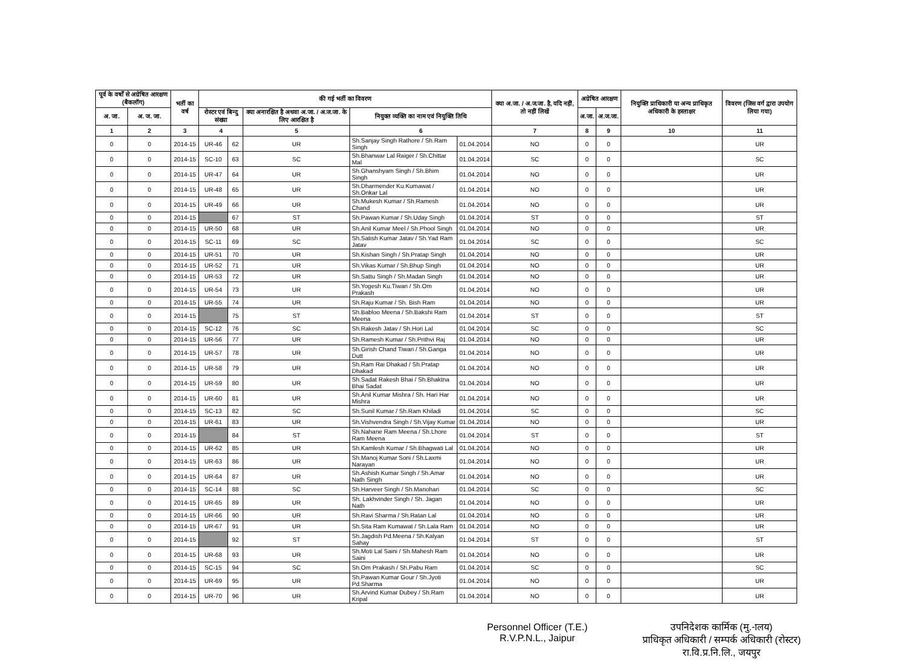| पूर्व के वर्षों से अग्रेषित आरक्षण (बैकलॉग) | | भर्ती का वर्ष | की गई भर्ती का विवरण | | | | | क्या अ.जा. / अ.ज.जा. है, यदि नहीं, तो नहीं लिखें | अग्रेषित आरक्षण | | नियुक्ति प्राधिकारी या अन्य प्राधिकृत अधिकारी के हस्ताक्षर | विवरण (जिस वर्ग द्वारा उपयोग लिया गया) |
| --- | --- | --- | --- | --- | --- | --- | --- | --- | --- | --- | --- | --- |
| अ. जा. | अ. ज. जा. | | रोस्टर एवं बिन्दु संख्या | | क्या अनारक्षित है अथवा अ.जा. / अ.ज.जा. के लिए आरक्षित है | नियुक्त व्यक्ति का नाम एवं नियुक्ति तिथि | | | अ.जा. | अ.ज.जा. | | |
| 1 | 2 | 3 | 4 | | 5 | 6 | | 7 | 8 | 9 | 10 | 11 |
| 0 | 0 | 2014-15 | UR-46 | 62 | UR | Sh.Sanjay Singh Rathore / Sh.Ram Singh | 01.04.2014 | NO | 0 | 0 | | UR |
| 0 | 0 | 2014-15 | SC-10 | 63 | SC | Sh.Bhanwar Lal Raiger / Sh.Chittar Mal | 01.04.2014 | SC | 0 | 0 | | SC |
| 0 | 0 | 2014-15 | UR-47 | 64 | UR | Sh.Ghanshyam Singh / Sh.Bhim Singh | 01.04.2014 | NO | 0 | 0 | | UR |
| 0 | 0 | 2014-15 | UR-48 | 65 | UR | Sh.Dharmender Ku.Kumawat / Sh.Onkar Lal | 01.04.2014 | NO | 0 | 0 | | UR |
| 0 | 0 | 2014-15 | UR-49 | 66 | UR | Sh.Mukesh Kumar / Sh.Ramesh Chand | 01.04.2014 | NO | 0 | 0 | | UR |
| 0 | 0 | 2014-15 | | 67 | ST | Sh.Pawan Kumar / Sh.Uday Singh | 01.04.2014 | ST | 0 | 0 | | ST |
| 0 | 0 | 2014-15 | UR-50 | 68 | UR | Sh.Anil Kumar Meel / Sh.Phool Singh | 01.04.2014 | NO | 0 | 0 | | UR |
| 0 | 0 | 2014-15 | SC-11 | 69 | SC | Sh.Satish Kumar Jatav / Sh.Yad Ram Jatav | 01.04.2014 | SC | 0 | 0 | | SC |
| 0 | 0 | 2014-15 | UR-51 | 70 | UR | Sh.Kishan Singh / Sh.Pratap Singh | 01.04.2014 | NO | 0 | 0 | | UR |
| 0 | 0 | 2014-15 | UR-52 | 71 | UR | Sh.Vikas Kumar / Sh.Bhup Singh | 01.04.2014 | NO | 0 | 0 | | UR |
| 0 | 0 | 2014-15 | UR-53 | 72 | UR | Sh.Sattu Singh / Sh.Madan Singh | 01.04.2014 | NO | 0 | 0 | | UR |
| 0 | 0 | 2014-15 | UR-54 | 73 | UR | Sh.Yogesh Ku.Tiwari / Sh.Om Prakash | 01.04.2014 | NO | 0 | 0 | | UR |
| 0 | 0 | 2014-15 | UR-55 | 74 | UR | Sh.Raju Kumar / Sh. Bish Ram | 01.04.2014 | NO | 0 | 0 | | UR |
| 0 | 0 | 2014-15 | | 75 | ST | Sh.Babloo Meena / Sh.Bakshi Ram Meena | 01.04.2014 | ST | 0 | 0 | | ST |
| 0 | 0 | 2014-15 | SC-12 | 76 | SC | Sh.Rakesh Jatav / Sh.Hori Lal | 01.04.2014 | SC | 0 | 0 | | SC |
| 0 | 0 | 2014-15 | UR-56 | 77 | UR | Sh.Ramesh Kumar / Sh.Prithvi Raj | 01.04.2014 | NO | 0 | 0 | | UR |
| 0 | 0 | 2014-15 | UR-57 | 78 | UR | Sh.Girish Chand Tiwari / Sh.Ganga Dutt | 01.04.2014 | NO | 0 | 0 | | UR |
| 0 | 0 | 2014-15 | UR-58 | 79 | UR | Sh.Ram Rai Dhakad / Sh.Pratap Dhakad | 01.04.2014 | NO | 0 | 0 | | UR |
| 0 | 0 | 2014-15 | UR-59 | 80 | UR | Sh.Sadat Rakesh Bhai / Sh.Bhaktna Bhai Sadat | 01.04.2014 | NO | 0 | 0 | | UR |
| 0 | 0 | 2014-15 | UR-60 | 81 | UR | Sh.Anil Kumar Mishra / Sh. Hari Har Mishra | 01.04.2014 | NO | 0 | 0 | | UR |
| 0 | 0 | 2014-15 | SC-13 | 82 | SC | Sh.Sunil Kumar / Sh.Ram Khiladi | 01.04.2014 | SC | 0 | 0 | | SC |
| 0 | 0 | 2014-15 | UR-61 | 83 | UR | Sh.Vishvendra Singh / Sh.Vijay Kumar | 01.04.2014 | NO | 0 | 0 | | UR |
| 0 | 0 | 2014-15 | | 84 | ST | Sh.Nahane Ram Meena / Sh.Lhore Ram Meena | 01.04.2014 | ST | 0 | 0 | | ST |
| 0 | 0 | 2014-15 | UR-62 | 85 | UR | Sh.Kamlesh Kumar / Sh.Bhagwati Lal | 01.04.2014 | NO | 0 | 0 | | UR |
| 0 | 0 | 2014-15 | UR-63 | 86 | UR | Sh.Manoj Kumar Soni / Sh.Laxmi Narayan | 01.04.2014 | NO | 0 | 0 | | UR |
| 0 | 0 | 2014-15 | UR-64 | 87 | UR | Sh.Ashish Kumar Singh / Sh.Amar Nath Singh | 01.04.2014 | NO | 0 | 0 | | UR |
| 0 | 0 | 2014-15 | SC-14 | 88 | SC | Sh.Harveer Singh / Sh.Manohari | 01.04.2014 | SC | 0 | 0 | | SC |
| 0 | 0 | 2014-15 | UR-65 | 89 | UR | Sh. Lakhvinder Singh / Sh. Jagan Nath | 01.04.2014 | NO | 0 | 0 | | UR |
| 0 | 0 | 2014-15 | UR-66 | 90 | UR | Sh.Ravi Sharma / Sh.Ratan Lal | 01.04.2014 | NO | 0 | 0 | | UR |
| 0 | 0 | 2014-15 | UR-67 | 91 | UR | Sh.Sita Ram Kumawat / Sh.Lala Ram | 01.04.2014 | NO | 0 | 0 | | UR |
| 0 | 0 | 2014-15 | | 92 | ST | Sh.Jagdish Pd.Meena / Sh.Kalyan Sahay | 01.04.2014 | ST | 0 | 0 | | ST |
| 0 | 0 | 2014-15 | UR-68 | 93 | UR | Sh.Moti Lal Saini / Sh.Mahesh Ram Saini | 01.04.2014 | NO | 0 | 0 | | UR |
| 0 | 0 | 2014-15 | SC-15 | 94 | SC | Sh.Om Prakash / Sh.Pabu Ram | 01.04.2014 | SC | 0 | 0 | | SC |
| 0 | 0 | 2014-15 | UR-69 | 95 | UR | Sh.Pawan Kumar Gour / Sh.Jyoti Pd.Sharma | 01.04.2014 | NO | 0 | 0 | | UR |
| 0 | 0 | 2014-15 | UR-70 | 96 | UR | Sh.Arvind Kumar Dubey / Sh.Ram Kripal | 01.04.2014 | NO | 0 | 0 | | UR |
Personnel Officer (T.E.)
R.V.P.N.L., Jaipur
उपनिदेशक कार्मिक (मु.-ालय)
प्राधिकृत अधिकारी / सम्पर्क अधिकारी (रोस्टर)
रा.वि.प्र.नि.लि., जयपुर